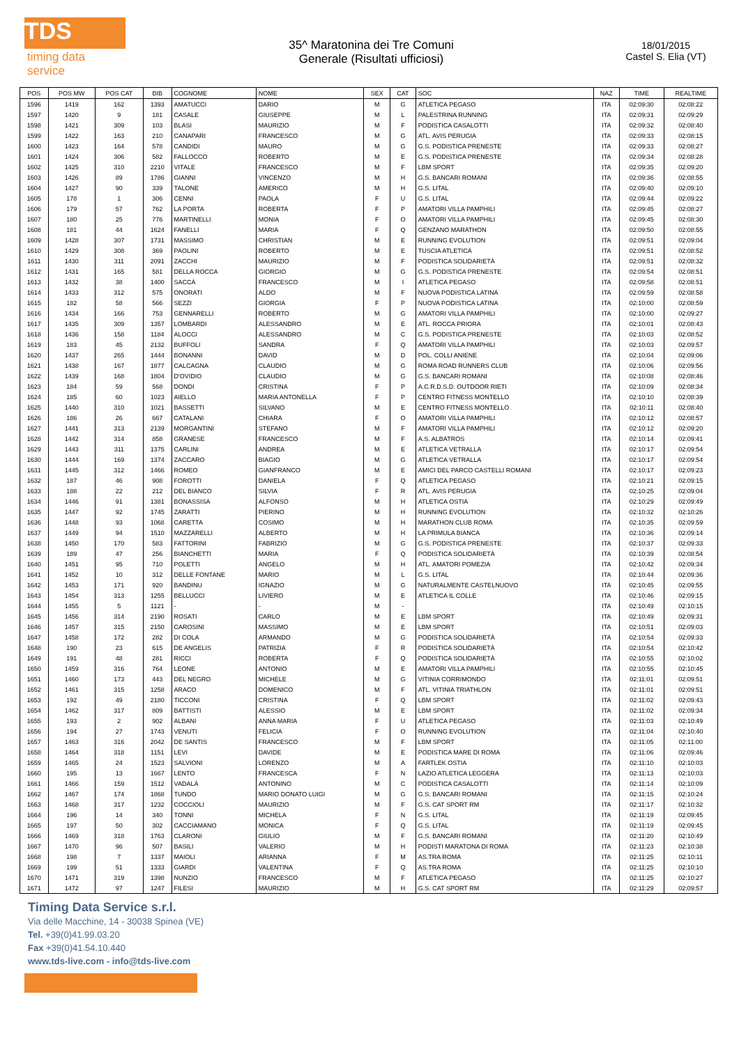TDS
timing data service
35^ Maratonina dei Tre Comuni
Generale (Risultati ufficiosi)
18/01/2015
Castel S. Elia (VT)
| POS | POS MW | POS CAT | BIB | COGNOME | NOME | SEX | CAT | SOC | NAZ | TIME | REALTIME |
| --- | --- | --- | --- | --- | --- | --- | --- | --- | --- | --- | --- |
| 1596 | 1419 | 162 | 1393 | AMATUCCI | DARIO | M | G | ATLETICA PEGASO | ITA | 02:09:30 | 02:08:22 |
| 1597 | 1420 | 9 | 181 | CASALE | GIUSEPPE | M | L | PALESTRINA RUNNING | ITA | 02:09:31 | 02:09:29 |
| 1598 | 1421 | 309 | 103 | BLASI | MAURIZIO | M | F | PODISTICA CASALOTTI | ITA | 02:09:32 | 02:08:40 |
| 1599 | 1422 | 163 | 210 | CANAPARI | FRANCESCO | M | G | ATL. AVIS PERUGIA | ITA | 02:09:33 | 02:08:15 |
| 1600 | 1423 | 164 | 578 | CANDIDI | MAURO | M | G | G.S. PODISTICA PRENESTE | ITA | 02:09:33 | 02:08:27 |
| 1601 | 1424 | 306 | 582 | FALLOCCO | ROBERTO | M | E | G.S. PODISTICA PRENESTE | ITA | 02:09:34 | 02:08:28 |
| 1602 | 1425 | 310 | 2210 | VITALE | FRANCESCO | M | F | LBM SPORT | ITA | 02:09:35 | 02:09:20 |
| 1603 | 1426 | 89 | 1786 | GIANNI | VINCENZO | M | H | G.S. BANCARI ROMANI | ITA | 02:09:36 | 02:08:55 |
| 1604 | 1427 | 90 | 339 | TALONE | AMERICO | M | H | G.S. LITAL | ITA | 02:09:40 | 02:09:10 |
| 1605 | 178 | 1 | 306 | CENNI | PAOLA | F | U | G.S. LITAL | ITA | 02:09:44 | 02:09:22 |
| 1606 | 179 | 57 | 762 | LA PORTA | ROBERTA | F | P | AMATORI VILLA PAMPHILI | ITA | 02:09:45 | 02:08:27 |
| 1607 | 180 | 25 | 776 | MARTINELLI | MONIA | F | O | AMATORI VILLA PAMPHILI | ITA | 02:09:45 | 02:08:30 |
| 1608 | 181 | 44 | 1624 | FANELLI | MARIA | F | Q | GENZANO MARATHON | ITA | 02:09:50 | 02:08:55 |
| 1609 | 1428 | 307 | 1731 | MASSIMO | CHRISTIAN | M | E | RUNNING EVOLUTION | ITA | 02:09:51 | 02:09:04 |
| 1610 | 1429 | 308 | 369 | PAOLINI | ROBERTO | M | E | TUSCIA ATLETICA | ITA | 02:09:51 | 02:08:52 |
| 1611 | 1430 | 311 | 2091 | ZACCHI | MAURIZIO | M | F | PODISTICA SOLIDARIETÀ | ITA | 02:09:51 | 02:08:32 |
| 1612 | 1431 | 165 | 581 | DELLA ROCCA | GIORGIO | M | G | G.S. PODISTICA PRENESTE | ITA | 02:09:54 | 02:08:51 |
| 1613 | 1432 | 38 | 1400 | SACCÀ | FRANCESCO | M | I | ATLETICA PEGASO | ITA | 02:09:58 | 02:08:51 |
| 1614 | 1433 | 312 | 575 | ONORATI | ALDO | M | F | NUOVA PODISTICA LATINA | ITA | 02:09:59 | 02:08:58 |
| 1615 | 182 | 58 | 566 | SEZZI | GIORGIA | F | P | NUOVA PODISTICA LATINA | ITA | 02:10:00 | 02:08:59 |
| 1616 | 1434 | 166 | 753 | GENNARELLI | ROBERTO | M | G | AMATORI VILLA PAMPHILI | ITA | 02:10:00 | 02:09:27 |
| 1617 | 1435 | 309 | 1357 | LOMBARDI | ALESSANDRO | M | E | ATL. ROCCA PRIORA | ITA | 02:10:01 | 02:08:43 |
| 1618 | 1436 | 158 | 1184 | ALOCCI | ALESSANDRO | M | C | G.S. PODISTICA PRENESTE | ITA | 02:10:03 | 02:08:52 |
| 1619 | 183 | 45 | 2132 | BUFFOLI | SANDRA | F | Q | AMATORI VILLA PAMPHILI | ITA | 02:10:03 | 02:09:57 |
| 1620 | 1437 | 265 | 1444 | BONANNI | DAVID | M | D | POL. COLLI ANIENE | ITA | 02:10:04 | 02:09:06 |
| 1621 | 1438 | 167 | 1877 | CALCAGNA | CLAUDIO | M | G | ROMA ROAD RUNNERS CLUB | ITA | 02:10:06 | 02:09:56 |
| 1622 | 1439 | 168 | 1804 | D'OVIDIO | CLAUDIO | M | G | G.S. BANCARI ROMANI | ITA | 02:10:08 | 02:08:46 |
| 1623 | 184 | 59 | 568 | DONDI | CRISTINA | F | P | A.C.R.D.S.D. OUTDOOR RIETI | ITA | 02:10:09 | 02:08:34 |
| 1624 | 185 | 60 | 1023 | AIELLO | MARIA ANTONELLA | F | P | CENTRO FITNESS MONTELLO | ITA | 02:10:10 | 02:08:39 |
| 1625 | 1440 | 310 | 1021 | BASSETTI | SILVANO | M | E | CENTRO FITNESS MONTELLO | ITA | 02:10:11 | 02:08:40 |
| 1626 | 186 | 26 | 667 | CATALANI | CHIARA | F | O | AMATORI VILLA PAMPHILI | ITA | 02:10:12 | 02:08:57 |
| 1627 | 1441 | 313 | 2139 | MORGANTINI | STEFANO | M | F | AMATORI VILLA PAMPHILI | ITA | 02:10:12 | 02:09:20 |
| 1628 | 1442 | 314 | 858 | GRANESE | FRANCESCO | M | F | A.S. ALBATROS | ITA | 02:10:14 | 02:09:41 |
| 1629 | 1443 | 311 | 1375 | CARLINI | ANDREA | M | E | ATLETICA VETRALLA | ITA | 02:10:17 | 02:09:54 |
| 1630 | 1444 | 169 | 1374 | ZACCARO | BIAGIO | M | G | ATLETICA VETRALLA | ITA | 02:10:17 | 02:09:54 |
| 1631 | 1445 | 312 | 1466 | ROMEO | GIANFRANCO | M | E | AMICI DEL PARCO CASTELLI ROMANI | ITA | 02:10:17 | 02:09:23 |
| 1632 | 187 | 46 | 908 | FOROTTI | DANIELA | F | Q | ATLETICA PEGASO | ITA | 02:10:21 | 02:09:15 |
| 1633 | 188 | 22 | 212 | DEL BIANCO | SILVIA | F | R | ATL. AVIS PERUGIA | ITA | 02:10:25 | 02:09:04 |
| 1634 | 1446 | 91 | 1381 | BONASSISA | ALFONSO | M | H | ATLETICA OSTIA | ITA | 02:10:29 | 02:09:49 |
| 1635 | 1447 | 92 | 1745 | ZARATTI | PIERINO | M | H | RUNNING EVOLUTION | ITA | 02:10:32 | 02:10:26 |
| 1636 | 1448 | 93 | 1068 | CARETTA | COSIMO | M | H | MARATHON CLUB ROMA | ITA | 02:10:35 | 02:09:59 |
| 1637 | 1449 | 94 | 1510 | MAZZARELLI | ALBERTO | M | H | LA PRIMULA BIANCA | ITA | 02:10:36 | 02:09:14 |
| 1638 | 1450 | 170 | 583 | FATTORINI | FABRIZIO | M | G | G.S. PODISTICA PRENESTE | ITA | 02:10:37 | 02:09:33 |
| 1639 | 189 | 47 | 256 | BIANCHETTI | MARIA | F | Q | PODISTICA SOLIDARIETÀ | ITA | 02:10:39 | 02:08:54 |
| 1640 | 1451 | 95 | 710 | POLETTI | ANGELO | M | H | ATL. AMATORI POMEZIA | ITA | 02:10:42 | 02:09:34 |
| 1641 | 1452 | 10 | 312 | DELLE FONTANE | MARIO | M | L | G.S. LITAL | ITA | 02:10:44 | 02:09:36 |
| 1642 | 1453 | 171 | 920 | BANDINU | IGNAZIO | M | G | NATURALMENTE CASTELNUOVO | ITA | 02:10:45 | 02:09:55 |
| 1643 | 1454 | 313 | 1255 | BELLUCCI | LIVIERO | M | E | ATLETICA IL COLLE | ITA | 02:10:46 | 02:09:15 |
| 1644 | 1455 | 5 | 1121 | - | - | M | - | | ITA | 02:10:49 | 02:10:15 |
| 1645 | 1456 | 314 | 2190 | ROSATI | CARLO | M | E | LBM SPORT | ITA | 02:10:49 | 02:09:31 |
| 1646 | 1457 | 315 | 2150 | CAROSINI | MASSIMO | M | E | LBM SPORT | ITA | 02:10:51 | 02:09:03 |
| 1647 | 1458 | 172 | 282 | DI COLA | ARMANDO | M | G | PODISTICA SOLIDARIETÀ | ITA | 02:10:54 | 02:09:33 |
| 1648 | 190 | 23 | 615 | DE ANGELIS | PATRIZIA | F | R | PODISTICA SOLIDARIETÀ | ITA | 02:10:54 | 02:10:42 |
| 1649 | 191 | 48 | 281 | RICCI | ROBERTA | F | Q | PODISTICA SOLIDARIETÀ | ITA | 02:10:55 | 02:10:02 |
| 1650 | 1459 | 316 | 764 | LEONE | ANTONIO | M | E | AMATORI VILLA PAMPHILI | ITA | 02:10:55 | 02:10:45 |
| 1651 | 1460 | 173 | 443 | DEL NEGRO | MICHELE | M | G | VITINIA CORRIMONDO | ITA | 02:11:01 | 02:09:51 |
| 1652 | 1461 | 315 | 1258 | ARACO | DOMENICO | M | F | ATL. VITINIA TRIATHLON | ITA | 02:11:01 | 02:09:51 |
| 1653 | 192 | 49 | 2180 | TICCONI | CRISTINA | F | Q | LBM SPORT | ITA | 02:11:02 | 02:09:43 |
| 1654 | 1462 | 317 | 809 | BATTISTI | ALESSIO | M | E | LBM SPORT | ITA | 02:11:02 | 02:09:34 |
| 1655 | 193 | 2 | 902 | ALBANI | ANNA MARIA | F | U | ATLETICA PEGASO | ITA | 02:11:03 | 02:10:49 |
| 1656 | 194 | 27 | 1743 | VENUTI | FELICIA | F | O | RUNNING EVOLUTION | ITA | 02:11:04 | 02:10:40 |
| 1657 | 1463 | 316 | 2042 | DE SANTIS | FRANCESCO | M | F | LBM SPORT | ITA | 02:11:05 | 02:11:00 |
| 1658 | 1464 | 318 | 1151 | LEVI | DAVIDE | M | E | PODISTICA MARE DI ROMA | ITA | 02:11:06 | 02:09:46 |
| 1659 | 1465 | 24 | 1523 | SALVIONI | LORENZO | M | A | FARTLEK OSTIA | ITA | 02:11:10 | 02:10:03 |
| 1660 | 195 | 13 | 1667 | LENTO | FRANCESCA | F | N | LAZIO ATLETICA LEGGERA | ITA | 02:11:13 | 02:10:03 |
| 1661 | 1466 | 159 | 1512 | VADALÀ | ANTONINO | M | C | PODISTICA CASALOTTI | ITA | 02:11:14 | 02:10:09 |
| 1662 | 1467 | 174 | 1868 | TUNDO | MARIO DONATO LUIGI | M | G | G.S. BANCARI ROMANI | ITA | 02:11:15 | 02:10:24 |
| 1663 | 1468 | 317 | 1232 | COCCIOLI | MAURIZIO | M | F | G.S. CAT SPORT RM | ITA | 02:11:17 | 02:10:32 |
| 1664 | 196 | 14 | 340 | TONNI | MICHELA | F | N | G.S. LITAL | ITA | 02:11:19 | 02:09:45 |
| 1665 | 197 | 50 | 302 | CACCIAMANO | MONICA | F | Q | G.S. LITAL | ITA | 02:11:19 | 02:09:45 |
| 1666 | 1469 | 318 | 1763 | CLARONI | GIULIO | M | F | G.S. BANCARI ROMANI | ITA | 02:11:20 | 02:10:49 |
| 1667 | 1470 | 96 | 507 | BASILI | VALERIO | M | H | PODISTI MARATONA DI ROMA | ITA | 02:11:23 | 02:10:38 |
| 1668 | 198 | 7 | 1337 | MAIOLI | ARIANNA | F | M | AS.TRA ROMA | ITA | 02:11:25 | 02:10:11 |
| 1669 | 199 | 51 | 1333 | GIARDI | VALENTINA | F | Q | AS.TRA ROMA | ITA | 02:11:25 | 02:10:10 |
| 1670 | 1471 | 319 | 1398 | NUNZIO | FRANCESCO | M | F | ATLETICA PEGASO | ITA | 02:11:25 | 02:10:27 |
| 1671 | 1472 | 97 | 1247 | FILESI | MAURIZIO | M | H | G.S. CAT SPORT RM | ITA | 02:11:29 | 02:09:57 |
Timing Data Service s.r.l.
Via delle Macchine, 14 - 30038 Spinea (VE)
Tel. +39(0)41.99.03.20
Fax +39(0)41.54.10.440
www.tds-live.com - info@tds-live.com